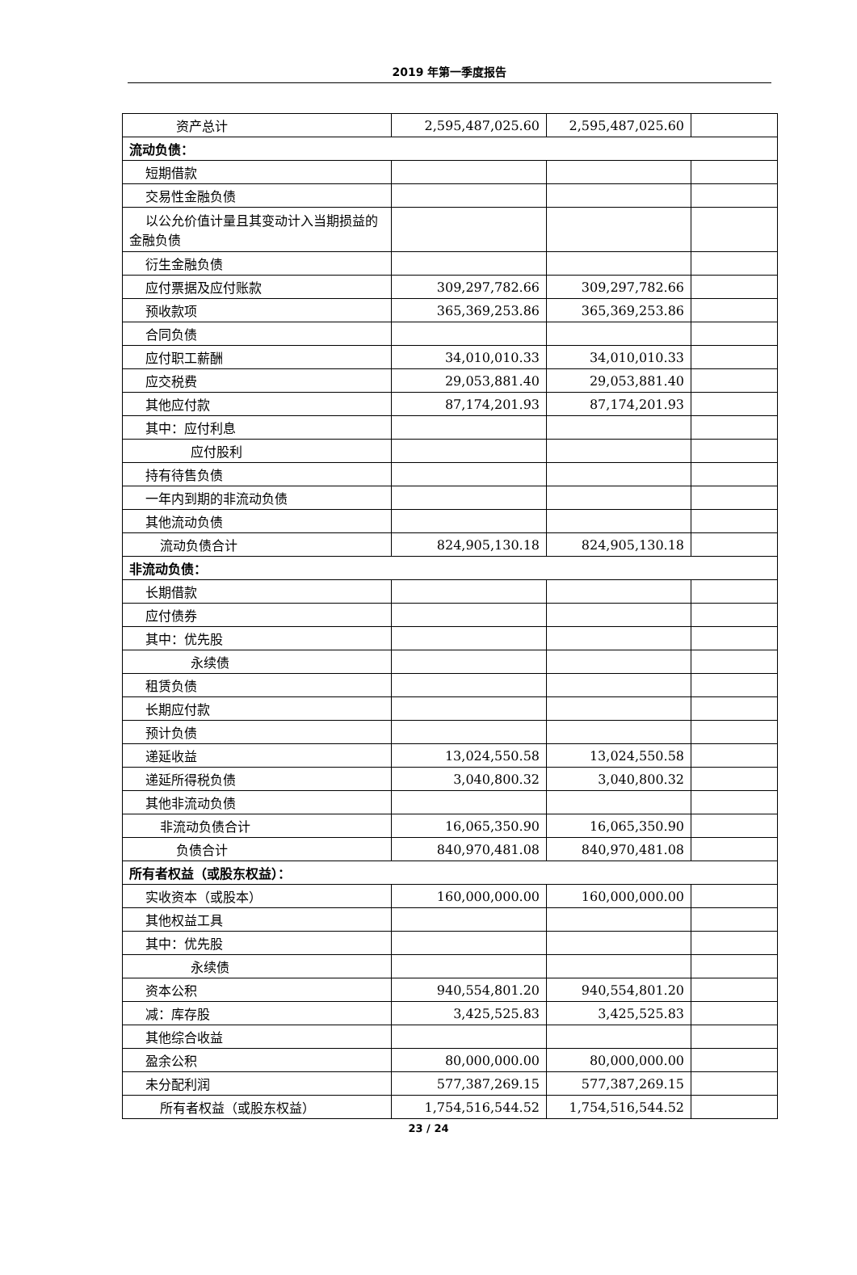2019 年第一季度报告
| 资产总计 | 2,595,487,025.60 | 2,595,487,025.60 | |
| 流动负债： | | | |
| 短期借款 | | | |
| 交易性金融负债 | | | |
| 以公允价值计量且其变动计入当期损益的金融负债 | | | |
| 衍生金融负债 | | | |
| 应付票据及应付账款 | 309,297,782.66 | 309,297,782.66 | |
| 预收款项 | 365,369,253.86 | 365,369,253.86 | |
| 合同负债 | | | |
| 应付职工薪酬 | 34,010,010.33 | 34,010,010.33 | |
| 应交税费 | 29,053,881.40 | 29,053,881.40 | |
| 其他应付款 | 87,174,201.93 | 87,174,201.93 | |
| 其中：应付利息 | | | |
| 应付股利 | | | |
| 持有待售负债 | | | |
| 一年内到期的非流动负债 | | | |
| 其他流动负债 | | | |
| 流动负债合计 | 824,905,130.18 | 824,905,130.18 | |
| 非流动负债： | | | |
| 长期借款 | | | |
| 应付债券 | | | |
| 其中：优先股 | | | |
| 永续债 | | | |
| 租赁负债 | | | |
| 长期应付款 | | | |
| 预计负债 | | | |
| 递延收益 | 13,024,550.58 | 13,024,550.58 | |
| 递延所得税负债 | 3,040,800.32 | 3,040,800.32 | |
| 其他非流动负债 | | | |
| 非流动负债合计 | 16,065,350.90 | 16,065,350.90 | |
| 负债合计 | 840,970,481.08 | 840,970,481.08 | |
| 所有者权益（或股东权益）： | | | |
| 实收资本（或股本） | 160,000,000.00 | 160,000,000.00 | |
| 其他权益工具 | | | |
| 其中：优先股 | | | |
| 永续债 | | | |
| 资本公积 | 940,554,801.20 | 940,554,801.20 | |
| 减：库存股 | 3,425,525.83 | 3,425,525.83 | |
| 其他综合收益 | | | |
| 盈余公积 | 80,000,000.00 | 80,000,000.00 | |
| 未分配利润 | 577,387,269.15 | 577,387,269.15 | |
| 所有者权益（或股东权益） | 1,754,516,544.52 | 1,754,516,544.52 | |
23 / 24